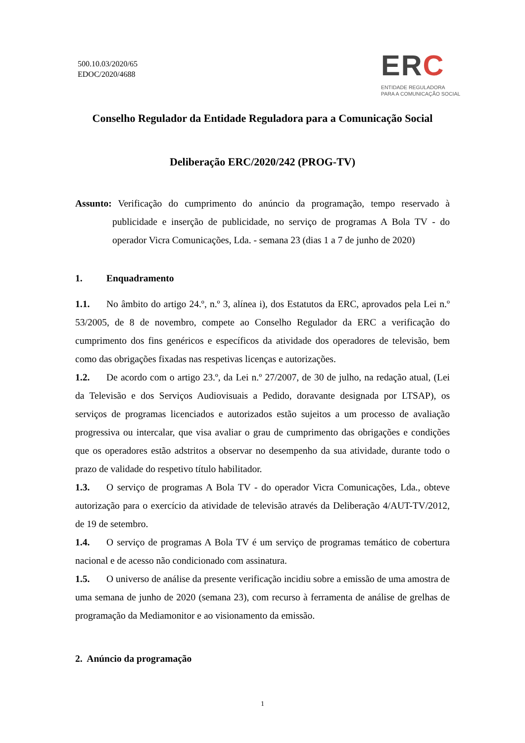500.10.03/2020/65
EDOC/2020/4688
ERC
ENTIDADE REGULADORA
PARA A COMUNICAÇÃO SOCIAL
Conselho Regulador da Entidade Reguladora para a Comunicação Social
Deliberação ERC/2020/242 (PROG-TV)
Assunto: Verificação do cumprimento do anúncio da programação, tempo reservado à publicidade e inserção de publicidade, no serviço de programas A Bola TV - do operador Vicra Comunicações, Lda. - semana 23 (dias 1 a 7 de junho de 2020)
1. Enquadramento
1.1. No âmbito do artigo 24.º, n.º 3, alínea i), dos Estatutos da ERC, aprovados pela Lei n.º 53/2005, de 8 de novembro, compete ao Conselho Regulador da ERC a verificação do cumprimento dos fins genéricos e específicos da atividade dos operadores de televisão, bem como das obrigações fixadas nas respetivas licenças e autorizações.
1.2. De acordo com o artigo 23.º, da Lei n.º 27/2007, de 30 de julho, na redação atual, (Lei da Televisão e dos Serviços Audiovisuais a Pedido, doravante designada por LTSAP), os serviços de programas licenciados e autorizados estão sujeitos a um processo de avaliação progressiva ou intercalar, que visa avaliar o grau de cumprimento das obrigações e condições que os operadores estão adstritos a observar no desempenho da sua atividade, durante todo o prazo de validade do respetivo título habilitador.
1.3. O serviço de programas A Bola TV - do operador Vicra Comunicações, Lda., obteve autorização para o exercício da atividade de televisão através da Deliberação 4/AUT-TV/2012, de 19 de setembro.
1.4. O serviço de programas A Bola TV é um serviço de programas temático de cobertura nacional e de acesso não condicionado com assinatura.
1.5. O universo de análise da presente verificação incidiu sobre a emissão de uma amostra de uma semana de junho de 2020 (semana 23), com recurso à ferramenta de análise de grelhas de programação da Mediamonitor e ao visionamento da emissão.
2. Anúncio da programação
1